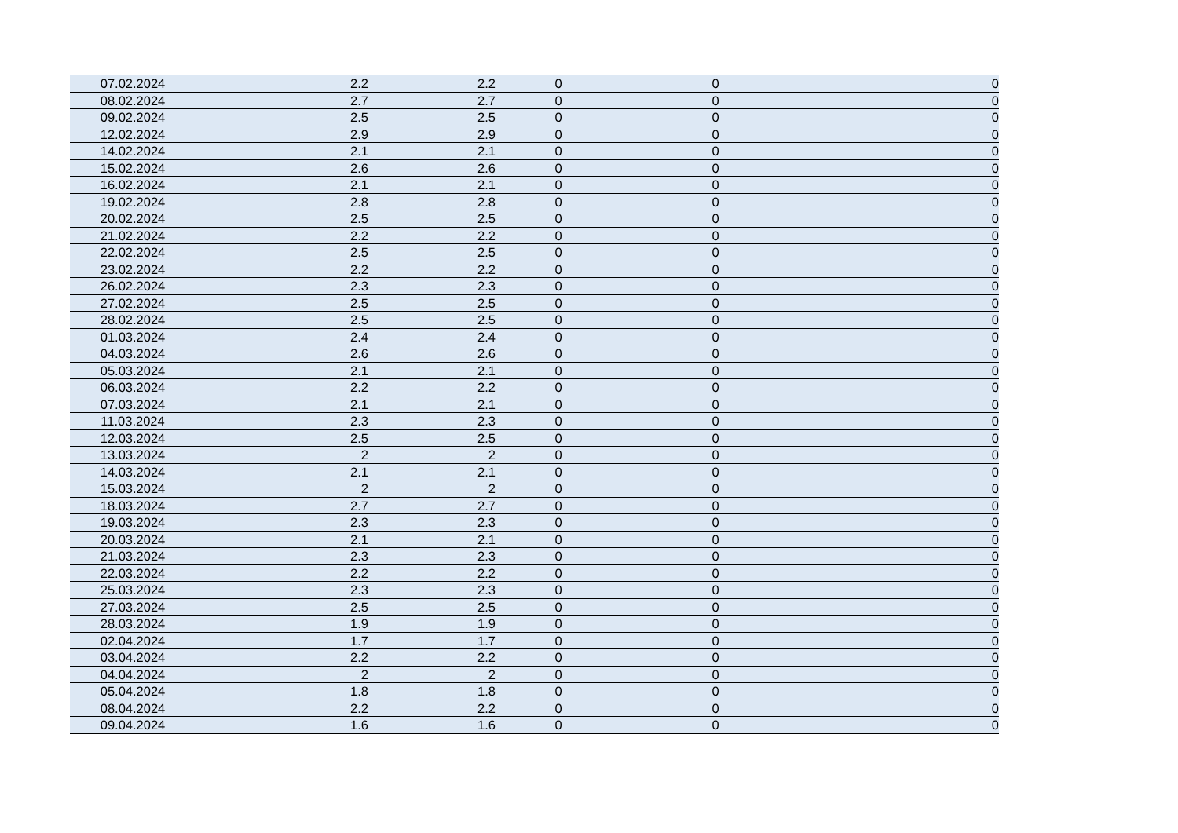| 07.02.2024 | 2.2 | 2.2 | 0 | 0 | 0 |
| 08.02.2024 | 2.7 | 2.7 | 0 | 0 | 0 |
| 09.02.2024 | 2.5 | 2.5 | 0 | 0 | 0 |
| 12.02.2024 | 2.9 | 2.9 | 0 | 0 | 0 |
| 14.02.2024 | 2.1 | 2.1 | 0 | 0 | 0 |
| 15.02.2024 | 2.6 | 2.6 | 0 | 0 | 0 |
| 16.02.2024 | 2.1 | 2.1 | 0 | 0 | 0 |
| 19.02.2024 | 2.8 | 2.8 | 0 | 0 | 0 |
| 20.02.2024 | 2.5 | 2.5 | 0 | 0 | 0 |
| 21.02.2024 | 2.2 | 2.2 | 0 | 0 | 0 |
| 22.02.2024 | 2.5 | 2.5 | 0 | 0 | 0 |
| 23.02.2024 | 2.2 | 2.2 | 0 | 0 | 0 |
| 26.02.2024 | 2.3 | 2.3 | 0 | 0 | 0 |
| 27.02.2024 | 2.5 | 2.5 | 0 | 0 | 0 |
| 28.02.2024 | 2.5 | 2.5 | 0 | 0 | 0 |
| 01.03.2024 | 2.4 | 2.4 | 0 | 0 | 0 |
| 04.03.2024 | 2.6 | 2.6 | 0 | 0 | 0 |
| 05.03.2024 | 2.1 | 2.1 | 0 | 0 | 0 |
| 06.03.2024 | 2.2 | 2.2 | 0 | 0 | 0 |
| 07.03.2024 | 2.1 | 2.1 | 0 | 0 | 0 |
| 11.03.2024 | 2.3 | 2.3 | 0 | 0 | 0 |
| 12.03.2024 | 2.5 | 2.5 | 0 | 0 | 0 |
| 13.03.2024 | 2 | 2 | 0 | 0 | 0 |
| 14.03.2024 | 2.1 | 2.1 | 0 | 0 | 0 |
| 15.03.2024 | 2 | 2 | 0 | 0 | 0 |
| 18.03.2024 | 2.7 | 2.7 | 0 | 0 | 0 |
| 19.03.2024 | 2.3 | 2.3 | 0 | 0 | 0 |
| 20.03.2024 | 2.1 | 2.1 | 0 | 0 | 0 |
| 21.03.2024 | 2.3 | 2.3 | 0 | 0 | 0 |
| 22.03.2024 | 2.2 | 2.2 | 0 | 0 | 0 |
| 25.03.2024 | 2.3 | 2.3 | 0 | 0 | 0 |
| 27.03.2024 | 2.5 | 2.5 | 0 | 0 | 0 |
| 28.03.2024 | 1.9 | 1.9 | 0 | 0 | 0 |
| 02.04.2024 | 1.7 | 1.7 | 0 | 0 | 0 |
| 03.04.2024 | 2.2 | 2.2 | 0 | 0 | 0 |
| 04.04.2024 | 2 | 2 | 0 | 0 | 0 |
| 05.04.2024 | 1.8 | 1.8 | 0 | 0 | 0 |
| 08.04.2024 | 2.2 | 2.2 | 0 | 0 | 0 |
| 09.04.2024 | 1.6 | 1.6 | 0 | 0 | 0 |